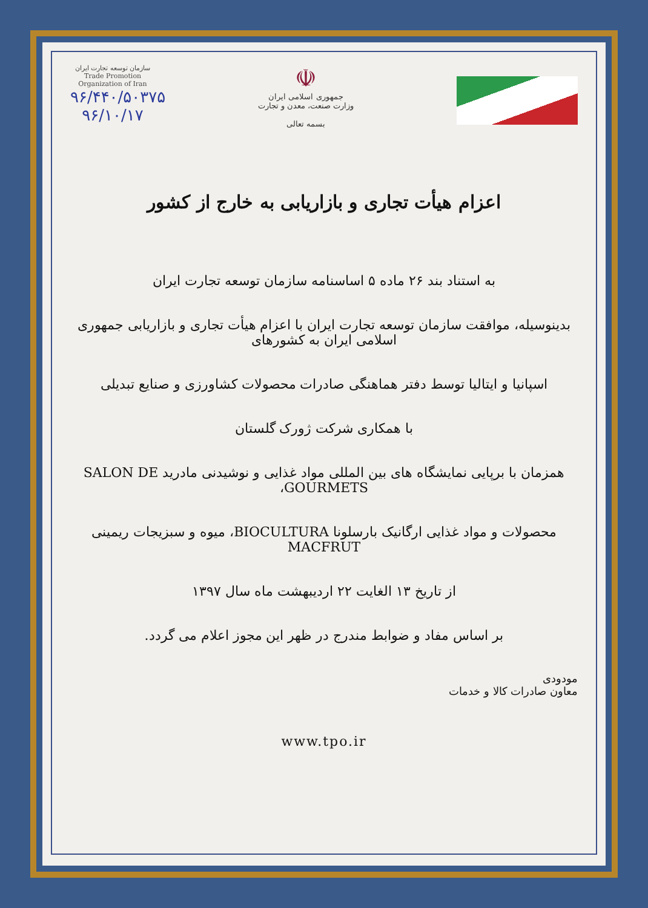سازمان توسعه تجارت ایران
Trade Promotion Organization of Iran
۹۶/۴۴۰/۵۰۳۷۵
۹۶/۱۰/۱۷
☫
جمهوری اسلامی ایران
وزارت صنعت، معدن و تجارت
بسمه تعالی
اعزام هیأت تجاری و بازاریابی به خارج از کشور
به استناد بند ۲۶ ماده ۵ اساسنامه سازمان توسعه تجارت ایران
بدینوسیله، موافقت سازمان توسعه تجارت ایران با اعزام هیأت تجاری و بازاریابی جمهوری اسلامی ایران به کشورهای
اسپانیا و ایتالیا توسط دفتر هماهنگی صادرات محصولات کشاورزی و صنایع تبدیلی
با همکاری شرکت ژورک گلستان
همزمان با برپایی نمایشگاه های بین المللی مواد غذایی و نوشیدنی مادرید SALON DE GOURMETS،
محصولات و مواد غذایی ارگانیک بارسلونا BIOCULTURA، میوه و سبزیجات ریمینی MACFRUT
از تاریخ ۱۳ الغایت ۲۲ اردیبهشت ماه سال ۱۳۹۷
بر اساس مفاد و ضوابط مندرج در ظهر این مجوز اعلام می گردد.
مودودی
معاون صادرات کالا و خدمات
www.tpo.ir